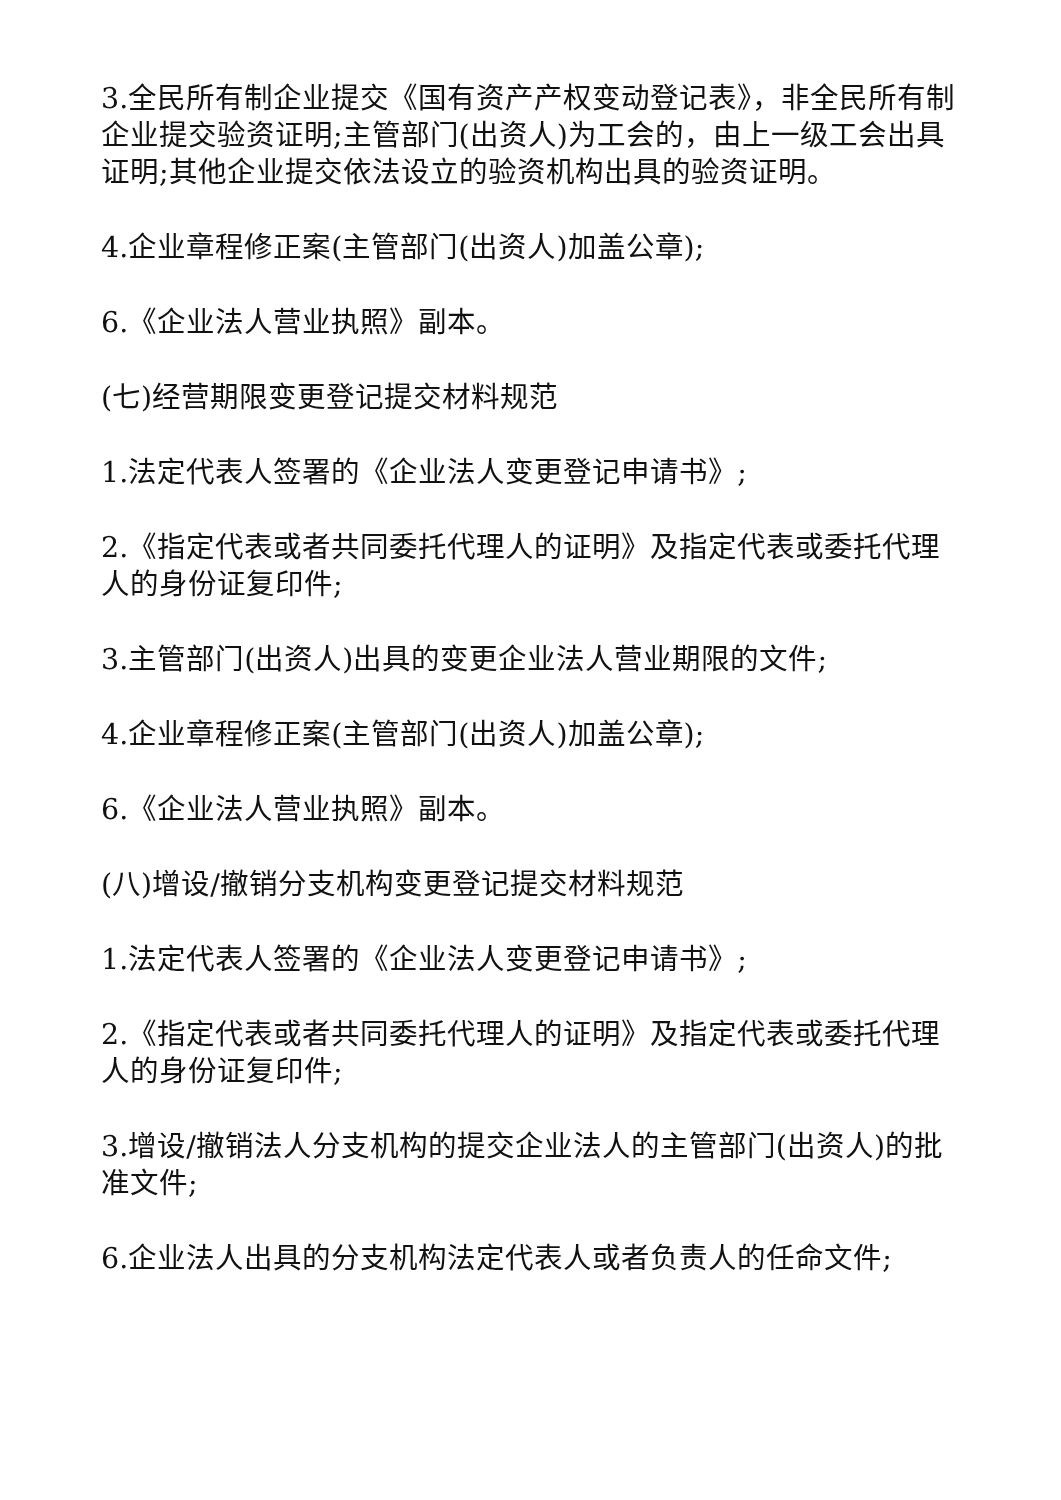3.全民所有制企业提交《国有资产产权变动登记表》，非全民所有制企业提交验资证明;主管部门(出资人)为工会的，由上一级工会出具证明;其他企业提交依法设立的验资机构出具的验资证明。
4.企业章程修正案(主管部门(出资人)加盖公章);
6.《企业法人营业执照》副本。
(七)经营期限变更登记提交材料规范
1.法定代表人签署的《企业法人变更登记申请书》;
2.《指定代表或者共同委托代理人的证明》及指定代表或委托代理人的身份证复印件;
3.主管部门(出资人)出具的变更企业法人营业期限的文件;
4.企业章程修正案(主管部门(出资人)加盖公章);
6.《企业法人营业执照》副本。
(八)增设/撤销分支机构变更登记提交材料规范
1.法定代表人签署的《企业法人变更登记申请书》;
2.《指定代表或者共同委托代理人的证明》及指定代表或委托代理人的身份证复印件;
3.增设/撤销法人分支机构的提交企业法人的主管部门(出资人)的批准文件;
6.企业法人出具的分支机构法定代表人或者负责人的任命文件;